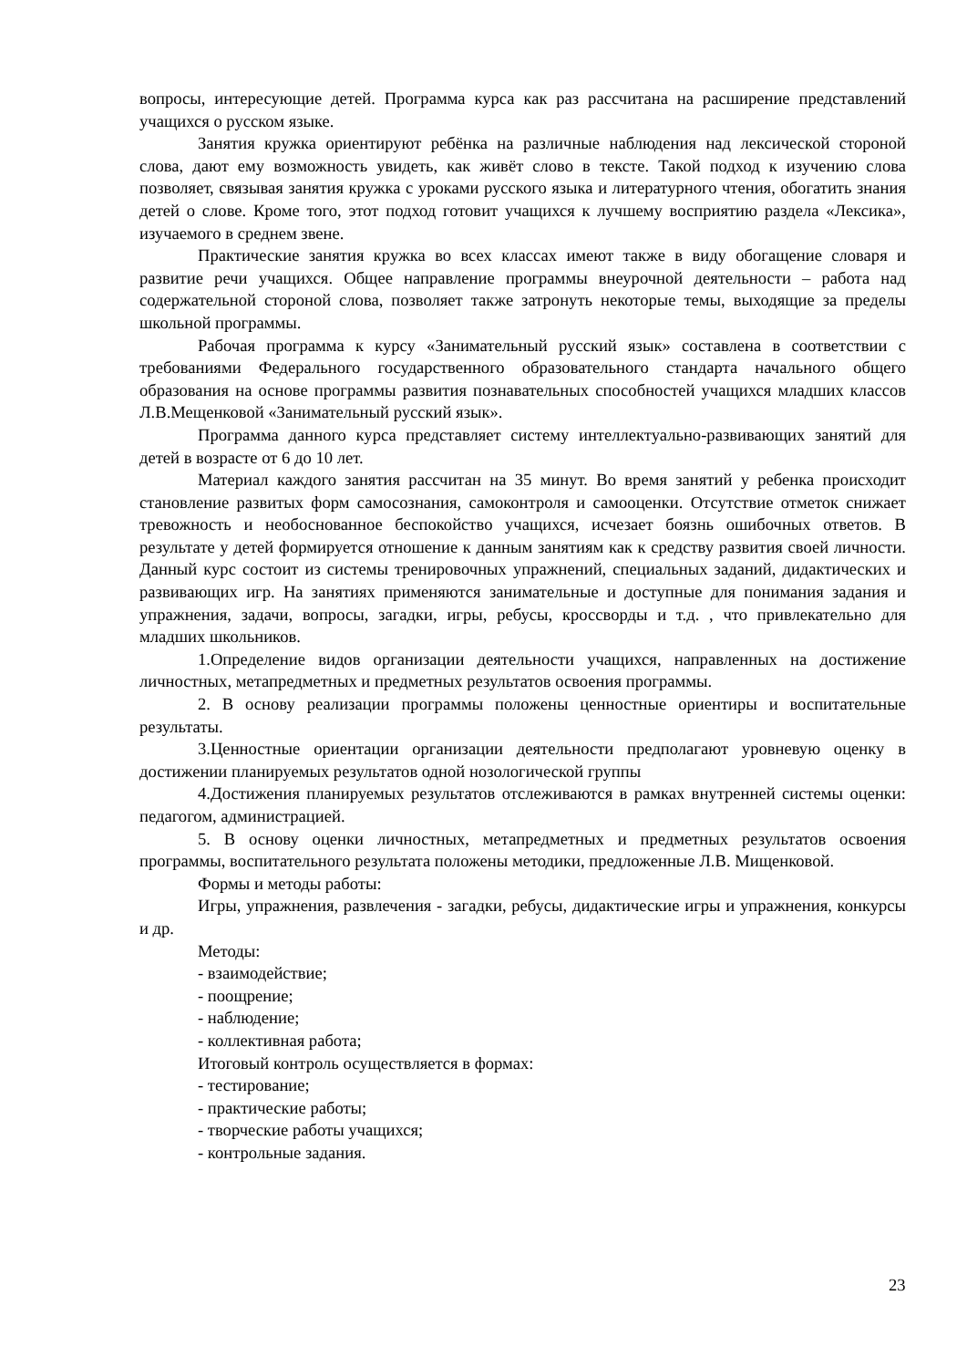вопросы, интересующие детей. Программа курса как раз рассчитана на расширение представлений учащихся о русском языке.
Занятия кружка ориентируют ребёнка на различные наблюдения над лексической стороной слова, дают ему возможность увидеть, как живёт слово в тексте. Такой подход к изучению слова позволяет, связывая занятия кружка с уроками русского языка и литературного чтения, обогатить знания детей о слове. Кроме того, этот подход готовит учащихся к лучшему восприятию раздела «Лексика», изучаемого в среднем звене.
Практические занятия кружка во всех классах имеют также в виду обогащение словаря и развитие речи учащихся. Общее направление программы внеурочной деятельности – работа над содержательной стороной слова, позволяет также затронуть некоторые темы, выходящие за пределы школьной программы.
Рабочая программа к курсу «Занимательный русский язык» составлена в соответствии с требованиями Федерального государственного образовательного стандарта начального общего образования на основе программы развития познавательных способностей учащихся младших классов Л.В.Мещенковой «Занимательный русский язык».
Программа данного курса представляет систему интеллектуально-развивающих занятий для детей в возрасте от 6 до 10 лет.
Материал каждого занятия рассчитан на 35 минут. Во время занятий у ребенка происходит становление развитых форм самосознания, самоконтроля и самооценки. Отсутствие отметок снижает тревожность и необоснованное беспокойство учащихся, исчезает боязнь ошибочных ответов. В результате у детей формируется отношение к данным занятиям как к средству развития своей личности. Данный курс состоит из системы тренировочных упражнений, специальных заданий, дидактических и развивающих игр. На занятиях применяются занимательные и доступные для понимания задания и упражнения, задачи, вопросы, загадки, игры, ребусы, кроссворды и т.д. , что привлекательно для младших школьников.
1.Определение видов организации деятельности учащихся, направленных на достижение личностных, метапредметных и предметных результатов освоения программы.
2. В основу реализации программы положены ценностные ориентиры и воспитательные результаты.
3.Ценностные ориентации организации деятельности предполагают уровневую оценку в достижении планируемых результатов одной нозологической группы
4.Достижения планируемых результатов отслеживаются в рамках внутренней системы оценки: педагогом, администрацией.
5. В основу оценки личностных, метапредметных и предметных результатов освоения программы, воспитательного результата положены методики, предложенные Л.В. Мищенковой.
Формы и методы работы:
Игры, упражнения, развлечения - загадки, ребусы, дидактические игры и упражнения, конкурсы и др.
Методы:
- взаимодействие;
- поощрение;
- наблюдение;
- коллективная работа;
Итоговый контроль осуществляется в формах:
- тестирование;
- практические работы;
- творческие работы учащихся;
- контрольные задания.
23